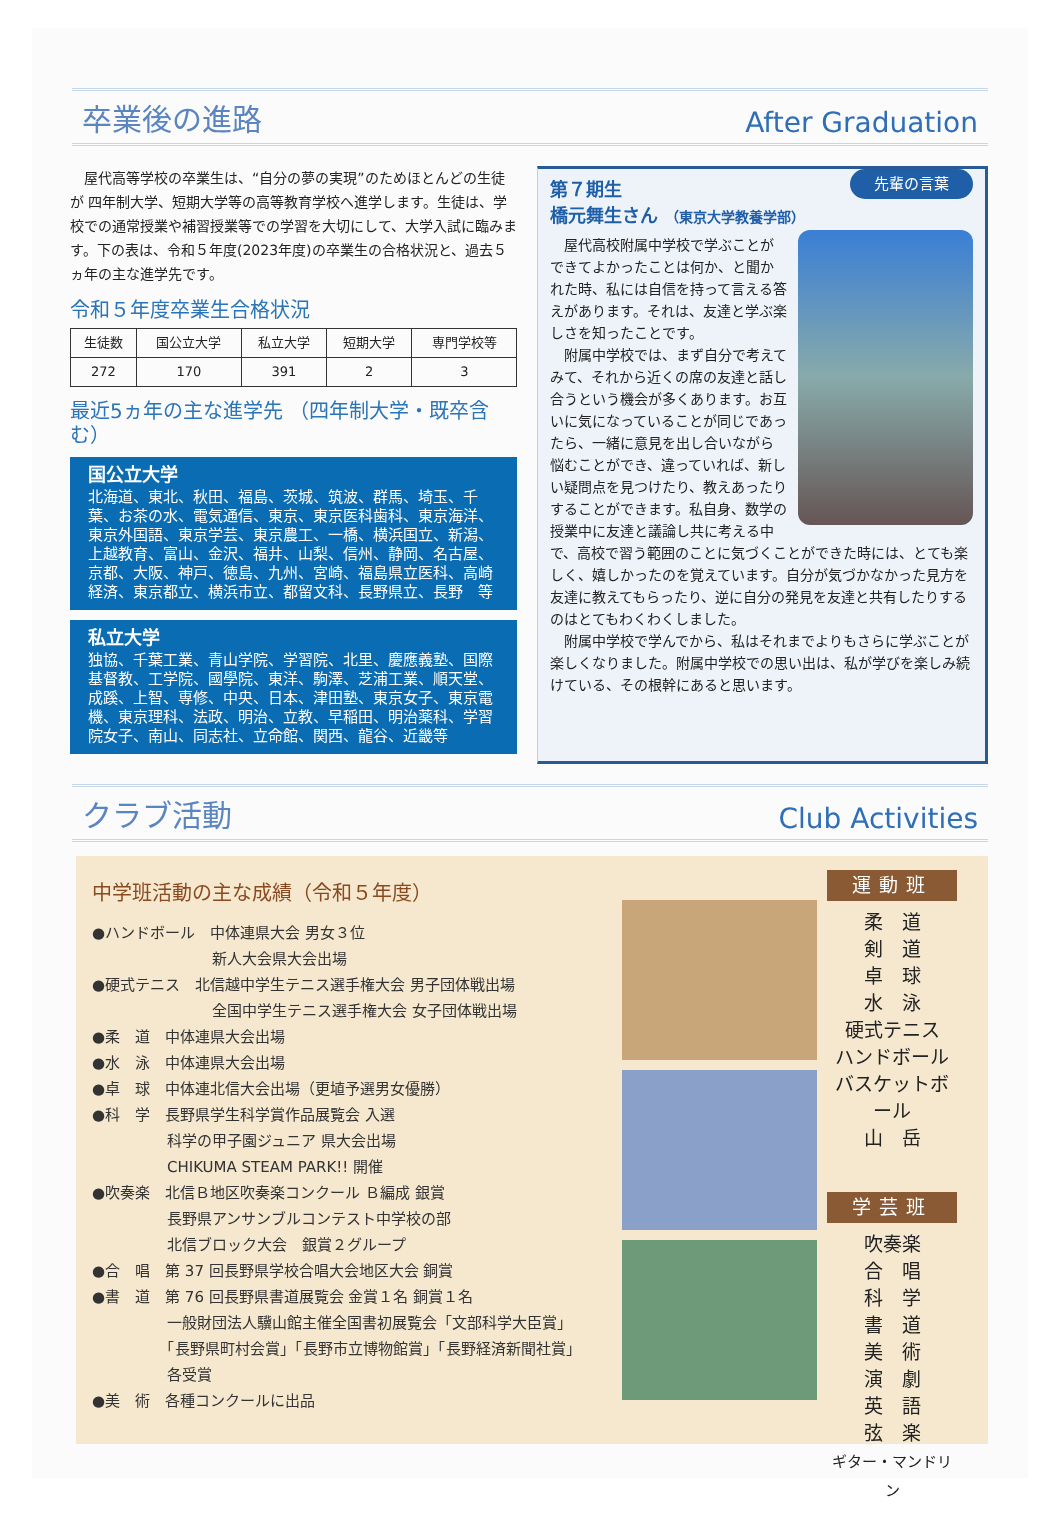卒業後の進路 After Graduation
　屋代高等学校の卒業生は、“自分の夢の実現”のためほとんどの生徒が 四年制大学、短期大学等の高等教育学校へ進学します。生徒は、学校での通常授業や補習授業等での学習を大切にして、大学入試に臨みます。下の表は、令和５年度(2023年度)の卒業生の合格状況と、過去５ヵ年の主な進学先です。
令和５年度卒業生合格状況
| 生徒数 | 国公立大学 | 私立大学 | 短期大学 | 専門学校等 |
| --- | --- | --- | --- | --- |
| 272 | 170 | 391 | 2 | 3 |
最近5ヵ年の主な進学先 （四年制大学・既卒含む）
国公立大学
北海道、東北、秋田、福島、茨城、筑波、群馬、埼玉、千葉、お茶の水、電気通信、東京、東京医科歯科、東京海洋、東京外国語、東京学芸、東京農工、一橋、横浜国立、新潟、上越教育、富山、金沢、福井、山梨、信州、静岡、名古屋、京都、大阪、神戸、徳島、九州、宮崎、福島県立医科、高崎経済、東京都立、横浜市立、都留文科、長野県立、長野　等
私立大学
独協、千葉工業、青山学院、学習院、北里、慶應義塾、国際基督教、工学院、國學院、東洋、駒澤、芝浦工業、順天堂、成蹊、上智、専修、中央、日本、津田塾、東京女子、東京電機、東京理科、法政、明治、立教、早稲田、明治薬科、学習院女子、南山、同志社、立命館、関西、龍谷、近畿等
先輩の言葉
第７期生
橋元舞生さん （東京大学教養学部）
　屋代高校附属中学校で学ぶことができてよかったことは何か、と聞かれた時、私には自信を持って言える答えがあります。それは、友達と学ぶ楽しさを知ったことです。
　附属中学校では、まず自分で考えてみて、それから近くの席の友達と話し合うという機会が多くあります。お互いに気になっていることが同じであったら、一緒に意見を出し合いながら悩むことができ、違っていれば、新しい疑問点を見つけたり、教えあったりすることができます。私自身、数学の授業中に友達と議論し共に考える中で、高校で習う範囲のことに気づくことができた時には、とても楽しく、嬉しかったのを覚えています。自分が気づかなかった見方を友達に教えてもらったり、逆に自分の発見を友達と共有したりするのはとてもわくわくしました。
　附属中学校で学んでから、私はそれまでよりもさらに学ぶことが楽しくなりました。附属中学校での思い出は、私が学びを楽しみ続けている、その根幹にあると思います。
クラブ活動 Club Activities
中学班活動の主な成績（令和５年度）
●ハンドボール　中体連県大会 男女３位
　　　　　　　　新人大会県大会出場
●硬式テニス　北信越中学生テニス選手権大会 男子団体戦出場
　　　　　　　　全国中学生テニス選手権大会 女子団体戦出場
●柔　道　中体連県大会出場
●水　泳　中体連県大会出場
●卓　球　中体連北信大会出場（更埴予選男女優勝）
●科　学　長野県学生科学賞作品展覧会 入選
　　　　　科学の甲子園ジュニア 県大会出場
　　　　　CHIKUMA STEAM PARK!! 開催
●吹奏楽　北信Ｂ地区吹奏楽コンクール Ｂ編成 銀賞
　　　　　長野県アンサンブルコンテスト中学校の部
　　　　　北信ブロック大会　銀賞２グループ
●合　唱　第 37 回長野県学校合唱大会地区大会 銅賞
●書　道　第 76 回長野県書道展覧会 金賞１名 銅賞１名
　　　　　一般財団法人驥山館主催全国書初展覧会「文部科学大臣賞」
　　　　　「長野県町村会賞」「長野市立博物館賞」「長野経済新聞社賞」
　　　　　各受賞
●美　術　各種コンクールに出品
運動班
柔　道
剣　道
卓　球
水　泳
硬式テニス
ハンドボール
バスケットボール
山　岳
学芸班
吹奏楽
合　唱
科　学
書　道
美　術
演　劇
英　語
弦　楽
ギター・マンドリン